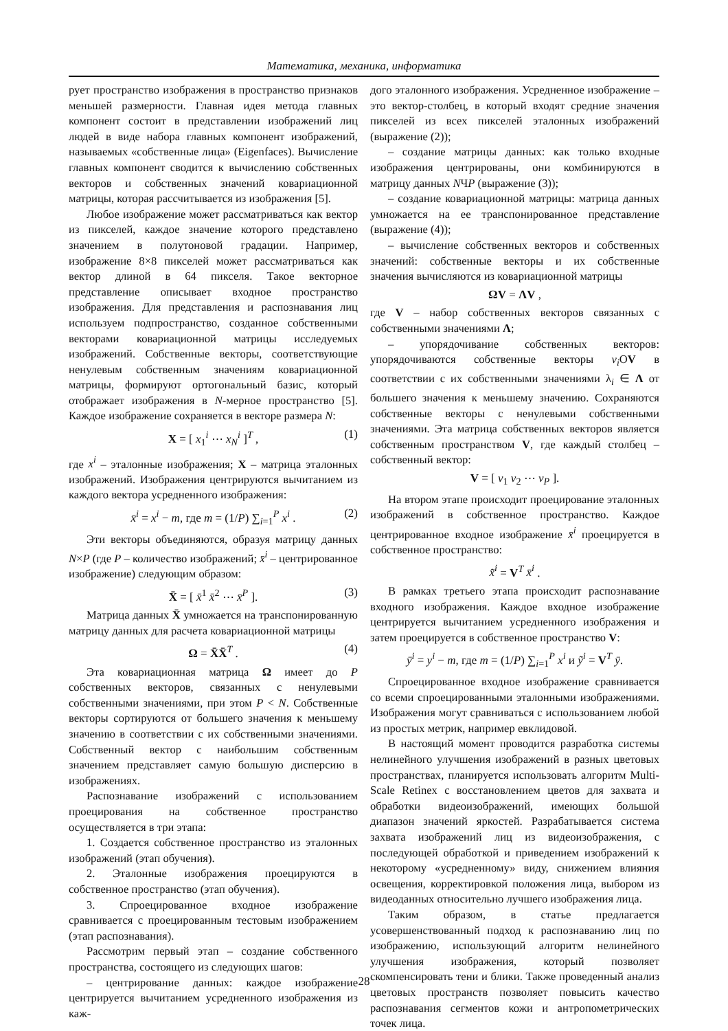Математика, механика, информатика
рует пространство изображения в пространство признаков меньшей размерности. Главная идея метода главных компонент состоит в представлении изображений лиц людей в виде набора главных компонент изображений, называемых «собственные лица» (Eigenfaces). Вычисление главных компонент сводится к вычислению собственных векторов и собственных значений ковариационной матрицы, которая рассчитывается из изображения [5].
Любое изображение может рассматриваться как вектор из пикселей, каждое значение которого представлено значением в полутоновой градации. Например, изображение 8×8 пикселей может рассматриваться как вектор длиной в 64 пикселя. Такое векторное представление описывает входное пространство изображения. Для представления и распознавания лиц используем подпространство, созданное собственными векторами ковариационной матрицы исследуемых изображений. Собственные векторы, соответствующие ненулевым собственным значениям ковариационной матрицы, формируют ортогональный базис, который отображает изображения в N-мерное пространство [5]. Каждое изображение сохраняется в векторе размера N:
X = [ x<sub>1</sub><sup>i</sup> ⋯ x<sub>N</sub><sup>i</sup> ]<sup>T</sup> , (1)
где x<sup>i</sup> – эталонные изображения; X – матрица эталонных изображений. Изображения центрируются вычитанием из каждого вектора усредненного изображения:
x̄<sup>i</sup> = x<sup>i</sup> − m, где m = (1/P) ∑<sub>i=1</sub><sup>P</sup> x<sup>i</sup> . (2)
Эти векторы объединяются, образуя матрицу данных N×P (где P – количество изображений; x̄<sup>i</sup> – центрированное изображение) следующим образом:
X̄ = [ x̄<sup>1</sup> x̄<sup>2</sup> ⋯ x̄<sup>P</sup> ]. (3)
Матрица данных X̄ умножается на транспонированную матрицу данных для расчета ковариационной матрицы
Ω = X̄X̄<sup>T</sup> . (4)
Эта ковариационная матрица Ω имеет до P собственных векторов, связанных с ненулевыми собственными значениями, при этом P < N. Собственные векторы сортируются от большего значения к меньшему значению в соответствии с их собственными значениями. Собственный вектор с наибольшим собственным значением представляет самую большую дисперсию в изображениях.
Распознавание изображений с использованием проецирования на собственное пространство осуществляется в три этапа:
1. Создается собственное пространство из эталонных изображений (этап обучения).
2. Эталонные изображения проецируются в собственное пространство (этап обучения).
3. Спроецированное входное изображение сравнивается с проецированным тестовым изображением (этап распознавания).
Рассмотрим первый этап – создание собственного пространства, состоящего из следующих шагов:
– центрирование данных: каждое изображение центрируется вычитанием усредненного изображения из каж-
дого эталонного изображения. Усредненное изображение – это вектор-столбец, в который входят средние значения пикселей из всех пикселей эталонных изображений (выражение (2));
– создание матрицы данных: как только входные изображения центрированы, они комбинируются в матрицу данных NЧP (выражение (3));
– создание ковариационной матрицы: матрица данных умножается на ее транспонированное представление (выражение (4));
– вычисление собственных векторов и собственных значений: собственные векторы и их собственные значения вычисляются из ковариационной матрицы
ΩV = ΛV ,
где V – набор собственных векторов связанных с собственными значениями Λ;
– упорядочивание собственных векторов: упорядочиваются собственные векторы v<sub>i</sub> ОV в соответствии с их собственными значениями λ<sub>i</sub> ∈ Λ от большего значения к меньшему значению. Сохраняются собственные векторы с ненулевыми собственными значениями. Эта матрица собственных векторов является собственным пространством V, где каждый столбец – собственный вектор:
V = [ v<sub>1</sub> v<sub>2</sub> ⋯ v<sub>P</sub> ].
На втором этапе происходит проецирование эталонных изображений в собственное пространство. Каждое центрированное входное изображение x̄<sup>i</sup> проецируется в собственное пространство:
x̃<sup>i</sup> = V<sup>T</sup> x̄<sup>i</sup> .
В рамках третьего этапа происходит распознавание входного изображения. Каждое входное изображение центрируется вычитанием усредненного изображения и затем проецируется в собственное пространство V:
ȳ<sup>i</sup> = y<sup>i</sup> − m, где m = (1/P) ∑<sub>i=1</sub><sup>P</sup> x<sup>i</sup> и ỹ<sup>i</sup> = V<sup>T</sup> ȳ.
Спроецированное входное изображение сравнивается со всеми спроецированными эталонными изображениями. Изображения могут сравниваться с использованием любой из простых метрик, например евклидовой.
В настоящий момент проводится разработка системы нелинейного улучшения изображений в разных цветовых пространствах, планируется использовать алгоритм Multi-Scale Retinex с восстановлением цветов для захвата и обработки видеоизображений, имеющих большой диапазон значений яркостей. Разрабатывается система захвата изображений лиц из видеоизображения, с последующей обработкой и приведением изображений к некоторому «усредненному» виду, снижением влияния освещения, корректировкой положения лица, выбором из видеоданных относительно лучшего изображения лица.
Таким образом, в статье предлагается усовершенствованный подход к распознаванию лиц по изображению, использующий алгоритм нелинейного улучшения изображения, который позволяет скомпенсировать тени и блики. Также проведенный анализ цветовых пространств позволяет повысить качество распознавания сегментов кожи и антропометрических точек лица.
28